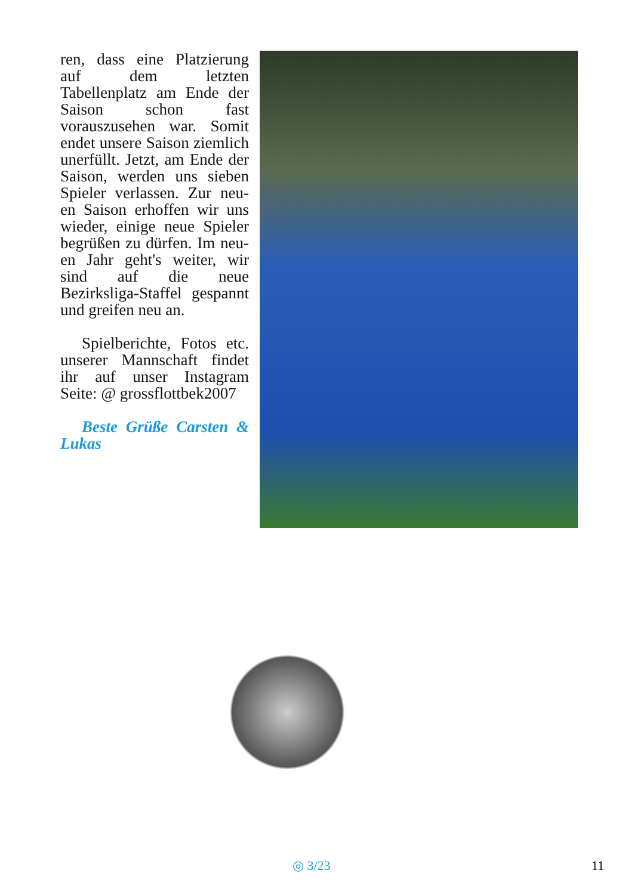ren, dass eine Platzierung auf dem letzten Tabellenplatz am Ende der Saison schon fast vorauszusehen war. Somit endet unsere Saison ziemlich unerfüllt. Jetzt, am Ende der Saison, werden uns sieben Spieler verlassen. Zur neu-en Saison erhoffen wir uns wieder, einige neue Spieler begrüßen zu dürfen. Im neu-en Jahr geht's weiter, wir sind auf die neue Bezirksliga-Staffel gespannt und greifen neu an.
Spielberichte, Fotos etc. unserer Mannschaft findet ihr auf unser Instagram Seite: @ grossflottbek2007
Beste Grüße Carsten & Lukas
◎ 3/23 11